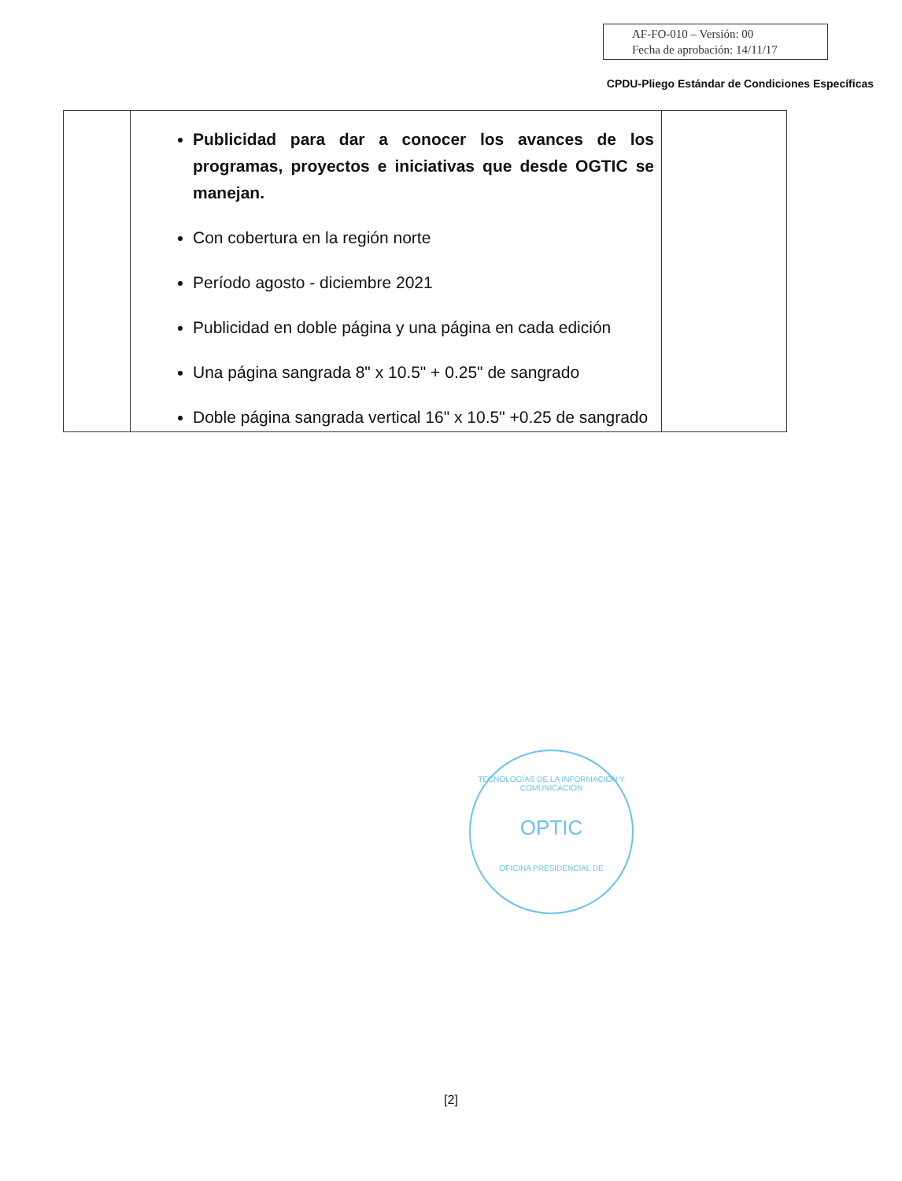AF-FO-010 – Versión: 00
Fecha de aprobación: 14/11/17
CPDU-Pliego Estándar de Condiciones Específicas
| | Publicidad para dar a conocer los avances de los programas, proyectos e iniciativas que desde OGTIC se manejan. Con cobertura en la región norte Período agosto - diciembre 2021 Publicidad en doble página y una página en cada edición Una página sangrada 8" x 10.5" + 0.25" de sangrado Doble página sangrada vertical 16" x 10.5" +0.25 de sangrado | |
TECNOLOGÍAS DE LA INFORMACIÓN Y COMUNICACIÓN
OPTIC
OFICINA PRESIDENCIAL DE
[2]